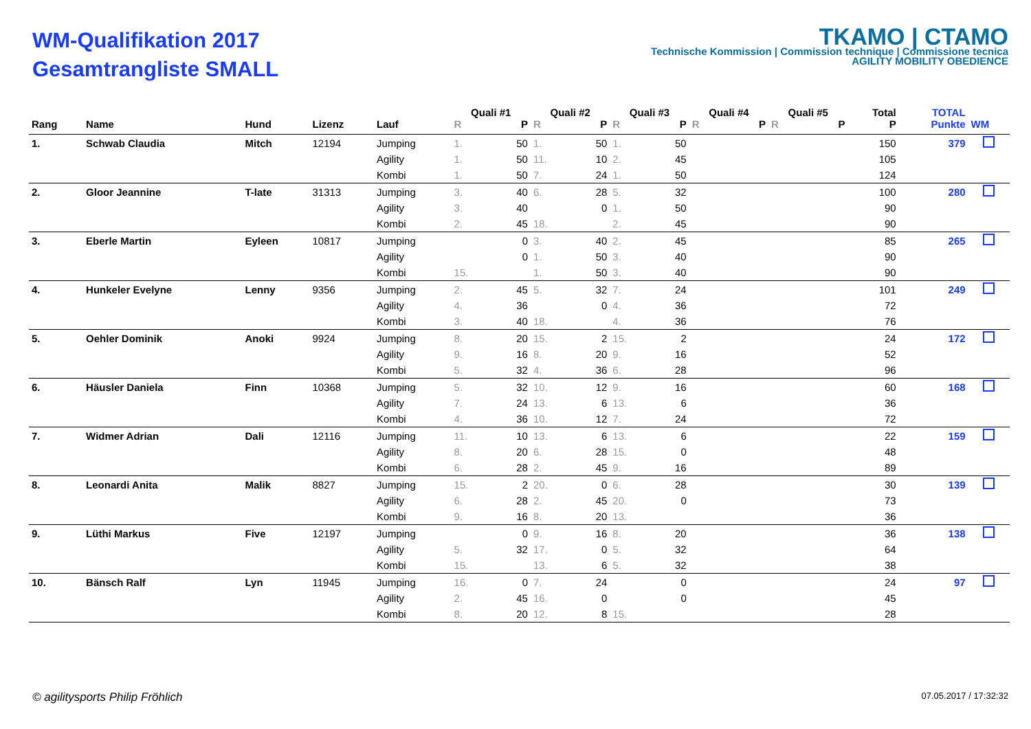WM-Qualifikation 2017
Gesamtrangliste SMALL
TKAMO | CTAMO
Technische Kommission | Commission technique | Commissione tecnica
AGILITY MOBILITY OBEDIENCE
| | | | | | Quali #1 | | Quali #2 | | Quali #3 | | Quali #4 | | Quali #5 | | Total | TOTAL | |
| --- | --- | --- | --- | --- | --- | --- | --- | --- | --- | --- | --- | --- | --- | --- | --- | --- | --- |
| Rang | Name | Hund | Lizenz | Lauf | R | P | R | P | R | P | R | P | R | P | P | Punkte | WM |
| 1. | Schwab Claudia | Mitch | 12194 | Jumping | 1. | 50 | 1. | 50 | 1. | 50 | | | | | 150 | 379 | |
| | | | | Agility | 1. | 50 | 11. | 10 | 2. | 45 | | | | | 105 | | |
| | | | | Kombi | 1. | 50 | 7. | 24 | 1. | 50 | | | | | 124 | | |
| 2. | Gloor Jeannine | T-late | 31313 | Jumping | 3. | 40 | 6. | 28 | 5. | 32 | | | | | 100 | 280 | |
| | | | | Agility | 3. | 40 | | 0 | 1. | 50 | | | | | 90 | | |
| | | | | Kombi | 2. | 45 | 18. | | 2. | 45 | | | | | 90 | | |
| 3. | Eberle Martin | Eyleen | 10817 | Jumping | | 0 | 3. | 40 | 2. | 45 | | | | | 85 | 265 | |
| | | | | Agility | | 0 | 1. | 50 | 3. | 40 | | | | | 90 | | |
| | | | | Kombi | 15. | | 1. | 50 | 3. | 40 | | | | | 90 | | |
| 4. | Hunkeler Evelyne | Lenny | 9356 | Jumping | 2. | 45 | 5. | 32 | 7. | 24 | | | | | 101 | 249 | |
| | | | | Agility | 4. | 36 | | 0 | 4. | 36 | | | | | 72 | | |
| | | | | Kombi | 3. | 40 | 18. | | 4. | 36 | | | | | 76 | | |
| 5. | Oehler Dominik | Anoki | 9924 | Jumping | 8. | 20 | 15. | 2 | 15. | 2 | | | | | 24 | 172 | |
| | | | | Agility | 9. | 16 | 8. | 20 | 9. | 16 | | | | | 52 | | |
| | | | | Kombi | 5. | 32 | 4. | 36 | 6. | 28 | | | | | 96 | | |
| 6. | Häusler Daniela | Finn | 10368 | Jumping | 5. | 32 | 10. | 12 | 9. | 16 | | | | | 60 | 168 | |
| | | | | Agility | 7. | 24 | 13. | 6 | 13. | 6 | | | | | 36 | | |
| | | | | Kombi | 4. | 36 | 10. | 12 | 7. | 24 | | | | | 72 | | |
| 7. | Widmer Adrian | Dali | 12116 | Jumping | 11. | 10 | 13. | 6 | 13. | 6 | | | | | 22 | 159 | |
| | | | | Agility | 8. | 20 | 6. | 28 | 15. | 0 | | | | | 48 | | |
| | | | | Kombi | 6. | 28 | 2. | 45 | 9. | 16 | | | | | 89 | | |
| 8. | Leonardi Anita | Malik | 8827 | Jumping | 15. | 2 | 20. | 0 | 6. | 28 | | | | | 30 | 139 | |
| | | | | Agility | 6. | 28 | 2. | 45 | 20. | 0 | | | | | 73 | | |
| | | | | Kombi | 9. | 16 | 8. | 20 | 13. | | | | | | 36 | | |
| 9. | Lüthi Markus | Five | 12197 | Jumping | | 0 | 9. | 16 | 8. | 20 | | | | | 36 | 138 | |
| | | | | Agility | 5. | 32 | 17. | 0 | 5. | 32 | | | | | 64 | | |
| | | | | Kombi | 15. | | 13. | 6 | 5. | 32 | | | | | 38 | | |
| 10. | Bänsch Ralf | Lyn | 11945 | Jumping | 16. | 0 | 7. | 24 | | 0 | | | | | 24 | 97 | |
| | | | | Agility | 2. | 45 | 16. | 0 | | 0 | | | | | 45 | | |
| | | | | Kombi | 8. | 20 | 12. | 8 | 15. | | | | | | 28 | | |
© agilitysports Philip Fröhlich 07.05.2017 / 17:32:32